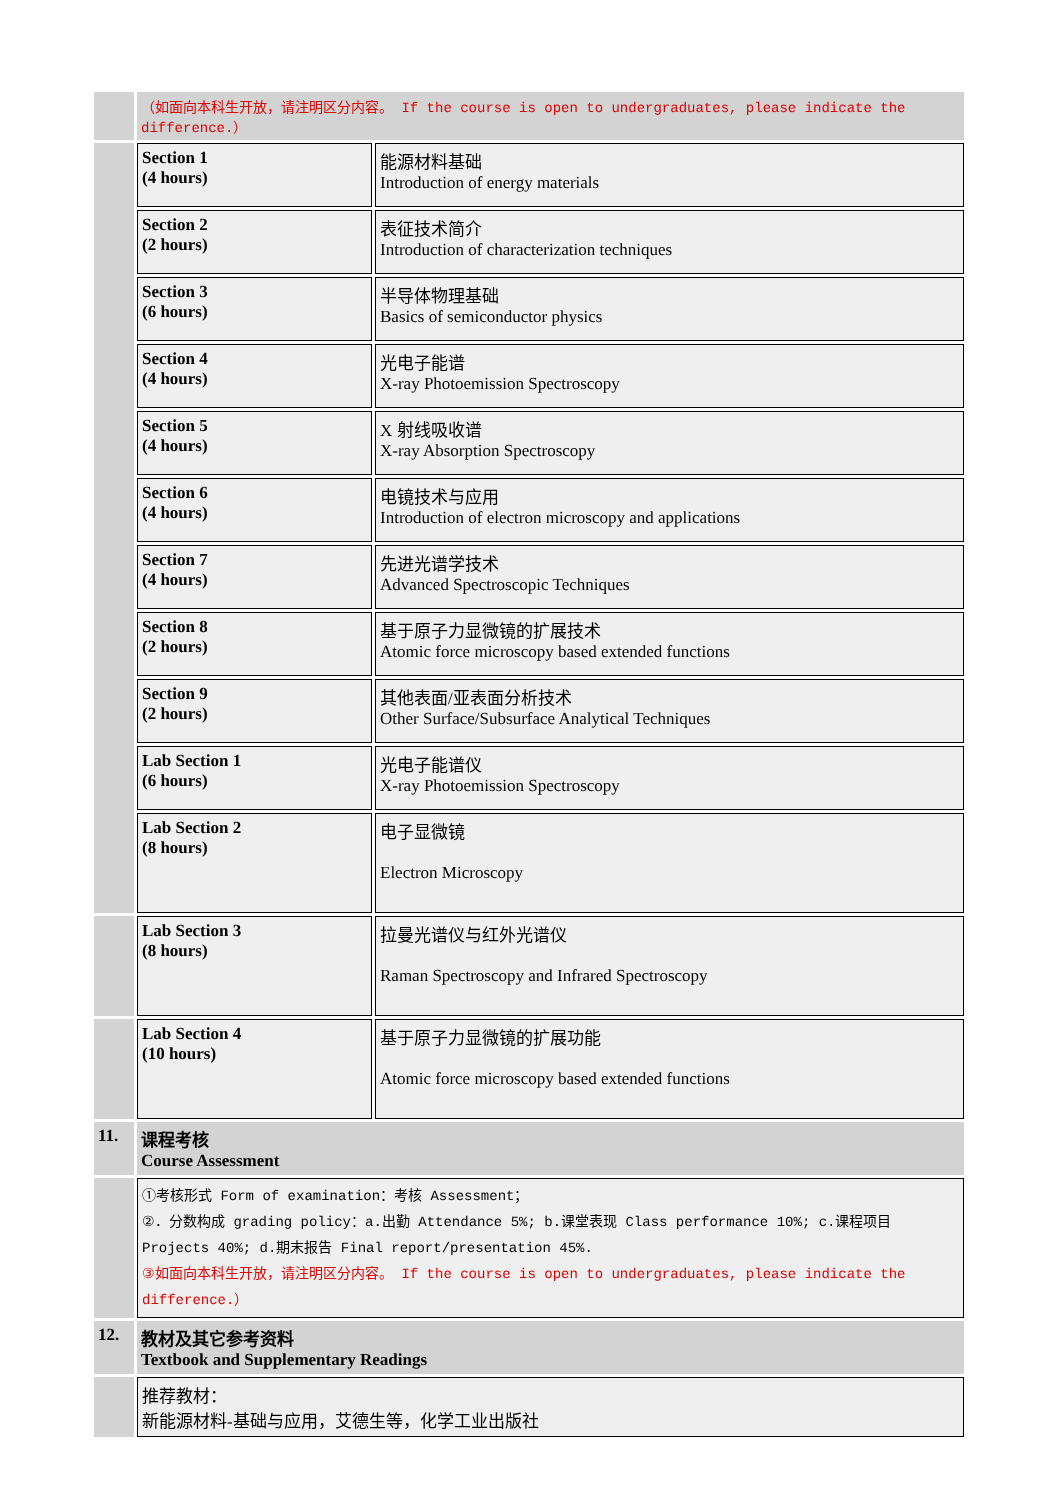| | （如面向本科生开放，请注明区分内容。 If the course is open to undergraduates, please indicate the difference.） | |
| | Section 1 (4 hours) | 能源材料基础 Introduction of energy materials |
| | Section 2 (2 hours) | 表征技术简介 Introduction of characterization techniques |
| | Section 3 (6 hours) | 半导体物理基础 Basics of semiconductor physics |
| | Section 4 (4 hours) | 光电子能谱 X-ray Photoemission Spectroscopy |
| | Section 5 (4 hours) | X 射线吸收谱 X-ray Absorption Spectroscopy |
| | Section 6 (4 hours) | 电镜技术与应用 Introduction of electron microscopy and applications |
| | Section 7 (4 hours) | 先进光谱学技术 Advanced Spectroscopic Techniques |
| | Section 8 (2 hours) | 基于原子力显微镜的扩展技术 Atomic force microscopy based extended functions |
| | Section 9 (2 hours) | 其他表面/亚表面分析技术 Other Surface/Subsurface Analytical Techniques |
| | Lab Section 1 (6 hours) | 光电子能谱仪 X-ray Photoemission Spectroscopy |
| | Lab Section 2 (8 hours) | 电子显微镜 Electron Microscopy |
| | Lab Section 3 (8 hours) | 拉曼光谱仪与红外光谱仪 Raman Spectroscopy and Infrared Spectroscopy |
| | Lab Section 4 (10 hours) | 基于原子力显微镜的扩展功能 Atomic force microscopy based extended functions |
| 11. | 课程考核 Course Assessment | |
| | ①考核形式 Form of examination：考核 Assessment； ②．分数构成 grading policy：a.出勤 Attendance 5%; b.课堂表现 Class performance 10%; c.课程项目 Projects 40%; d.期末报告 Final report/presentation 45%. ③如面向本科生开放，请注明区分内容。 If the course is open to undergraduates, please indicate the difference.） | |
| 12. | 教材及其它参考资料 Textbook and Supplementary Readings | |
| | 推荐教材： 新能源材料-基础与应用，艾德生等，化学工业出版社 | |